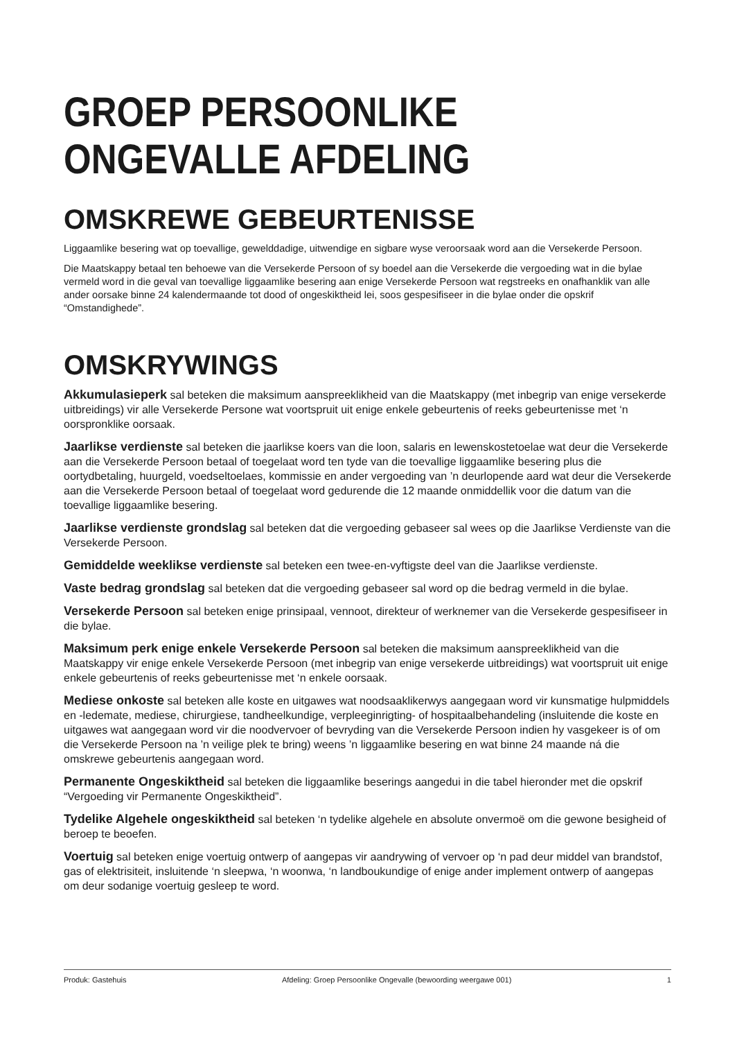GROEP PERSOONLIKE
ONGEVALLE AFDELING
OMSKREWE GEBEURTENISSE
Liggaamlike besering wat op toevallige, gewelddadige, uitwendige en sigbare wyse veroorsaak word aan die Versekerde Persoon.
Die Maatskappy betaal ten behoewe van die Versekerde Persoon of sy boedel aan die Versekerde die vergoeding wat in die bylae vermeld word in die geval van toevallige liggaamlike besering aan enige Versekerde Persoon wat regstreeks en onafhanklik van alle ander oorsake binne 24 kalendermaande tot dood of ongeskiktheid lei, soos gespesifiseer in die bylae onder die opskrif “Omstandighede”.
OMSKRYWINGS
Akkumulasieperk sal beteken die maksimum aanspreeklikheid van die Maatskappy (met inbegrip van enige versekerde uitbreidings) vir alle Versekerde Persone wat voortspruit uit enige enkele gebeurtenis of reeks gebeurtenisse met ‘n oorspronklike oorsaak.
Jaarlikse verdienste sal beteken die jaarlikse koers van die loon, salaris en lewenskostetoelae wat deur die Versekerde aan die Versekerde Persoon betaal of toegelaat word ten tyde van die toevallige liggaamlike besering plus die oortydbetaling, huurgeld, voedseltoelaes, kommissie en ander vergoeding van ’n deurlopende aard wat deur die Versekerde aan die Versekerde Persoon betaal of toegelaat word gedurende die 12 maande onmiddellik voor die datum van die toevallige liggaamlike besering.
Jaarlikse verdienste grondslag sal beteken dat die vergoeding gebaseer sal wees op die Jaarlikse Verdienste van die Versekerde Persoon.
Gemiddelde weeklikse verdienste sal beteken een twee-en-vyftigste deel van die Jaarlikse verdienste.
Vaste bedrag grondslag sal beteken dat die vergoeding gebaseer sal word op die bedrag vermeld in die bylae.
Versekerde Persoon sal beteken enige prinsipaal, vennoot, direkteur of werknemer van die Versekerde gespesifiseer in die bylae.
Maksimum perk enige enkele Versekerde Persoon sal beteken die maksimum aanspreeklikheid van die Maatskappy vir enige enkele Versekerde Persoon (met inbegrip van enige versekerde uitbreidings) wat voortspruit uit enige enkele gebeurtenis of reeks gebeurtenisse met ‘n enkele oorsaak.
Mediese onkoste sal beteken alle koste en uitgawes wat noodsaaklikerwys aangegaan word vir kunsmatige hulpmiddels en -ledemate, mediese, chirurgiese, tandheelkundige, verpleeginrigting- of hospitaalbehandeling (insluitende die koste en uitgawes wat aangegaan word vir die noodvervoer of bevryding van die Versekerde Persoon indien hy vasgekeer is of om die Versekerde Persoon na ’n veilige plek te bring) weens ’n liggaamlike besering en wat binne 24 maande ná die omskrewe gebeurtenis aangegaan word.
Permanente Ongeskiktheid sal beteken die liggaamlike beserings aangedui in die tabel hieronder met die opskrif “Vergoeding vir Permanente Ongeskiktheid”.
Tydelike Algehele ongeskiktheid sal beteken ‘n tydelike algehele en absolute onvermoë om die gewone besigheid of beroep te beoefen.
Voertuig sal beteken enige voertuig ontwerp of aangepas vir aandrywing of vervoer op ‘n pad deur middel van brandstof, gas of elektrisiteit, insluitende ‘n sleepwa, ‘n woonwa, ‘n landboukundige of enige ander implement ontwerp of aangepas om deur sodanige voertuig gesleep te word.
Produk: Gastehuis Afdeling: Groep Persoonlike Ongevalle (bewoording weergawe 001) 1